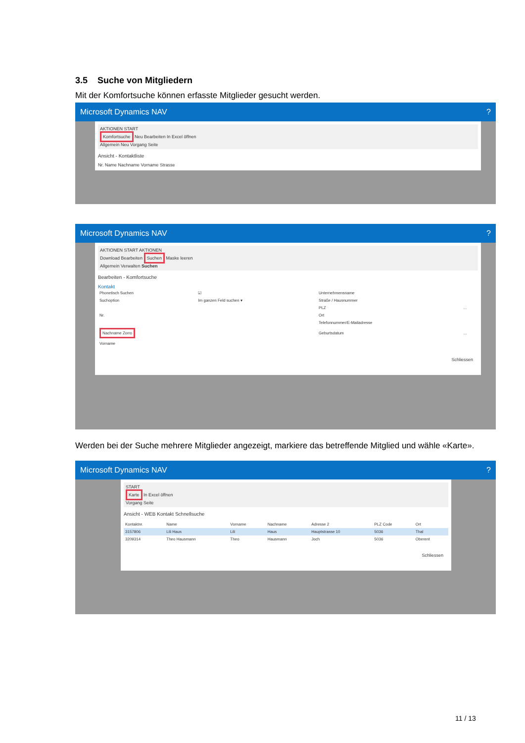3.5 Suche von Mitgliedern
Mit der Komfortsuche können erfasste Mitglieder gesucht werden.
Microsoft Dynamics NAV ?
AKTIONEN START
Komfortsuche Neu Bearbeiten In Excel öffnen
Allgemein Neu Vorgang Seite
Ansicht - Kontaktliste
Nr. Name Nachname Vorname Strasse
Microsoft Dynamics NAV ?
AKTIONEN START AKTIONEN
Download Bearbeiten Suchen Maske leeren
Allgemein Verwalten Suchen
Bearbeiten - Komfortsuche
Kontakt
| Phonetisch Suchen | ☑ | Unternehmensname | |
| Suchoption | Im ganzen Feld suchen ▾ | Straße / Hausnummer | |
| | | PLZ | ... |
| Nr. | | Ort | |
| | | Telefonnummer/E-Mailadresse | |
| Nachname Zorro | | Geburtsdatum | ... |
| Vorname | | | |
Schliessen
Werden bei der Suche mehrere Mitglieder angezeigt, markiere das betreffende Mitglied und wähle «Karte».
Microsoft Dynamics NAV ?
START
Karte In Excel öffnen
Vorgang Seite
Ansicht - WEB Kontakt Schnellsuche
| Kontaktnr. | Name | Vorname | Nachname | Adresse 2 | PLZ Code | Ort |
| --- | --- | --- | --- | --- | --- | --- |
| 3157806 | Lili Haus | Lili | Haus | Hauptstrasse 10 | 5036 | Thal |
| 3209314 | Theo Hausmann | Theo | Hausmann | Joch | 5036 | Oberent |
Schliessen
11 / 13